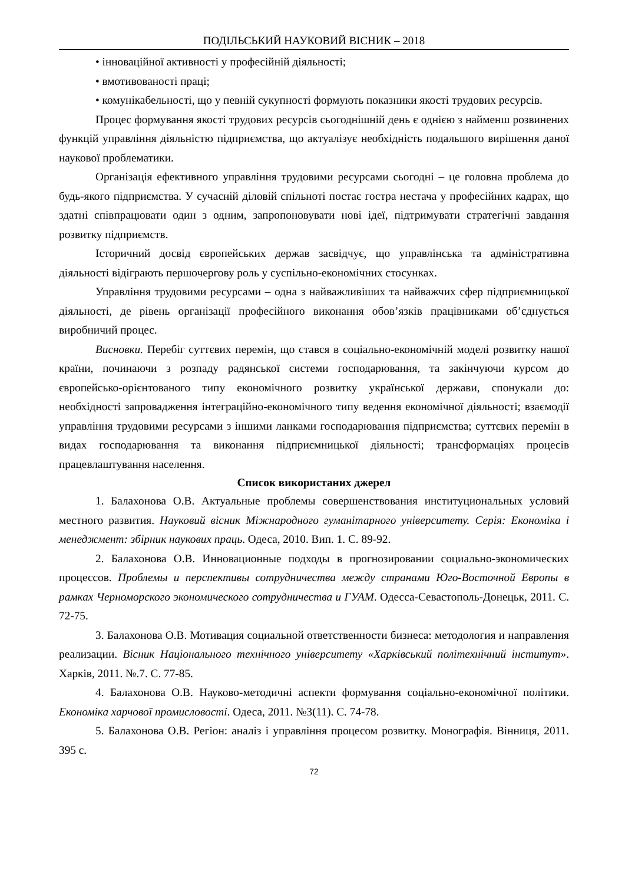ПОДІЛЬСЬКИЙ НАУКОВИЙ ВІСНИК – 2018
• інноваційної активності у професійній діяльності;
• вмотивованості праці;
• комунікабельності, що у певній сукупності формують показники якості трудових ресурсів.
Процес формування якості трудових ресурсів сьогоднішній день є однією з найменш розвинених функцій управління діяльністю підприємства, що актуалізує необхідність подальшого вирішення даної наукової проблематики.
Організація ефективного управління трудовими ресурсами сьогодні – це головна проблема до будь-якого підприємства. У сучасній діловій спільноті постає гостра нестача у професійних кадрах, що здатні співпрацювати один з одним, запропоновувати нові ідеї, підтримувати стратегічні завдання розвитку підприємств.
Історичний досвід європейських держав засвідчує, що управлінська та адміністративна діяльності відіграють першочергову роль у суспільно-економічних стосунках.
Управління трудовими ресурсами – одна з найважливіших та найважчих сфер підприємницької діяльності, де рівень організації професійного виконання обов’язків працівниками об’єднується виробничий процес.
Висновки. Перебіг суттєвих перемін, що стався в соціально-економічній моделі розвитку нашої країни, починаючи з розпаду радянської системи господарювання, та закінчуючи курсом до європейсько-орієнтованого типу економічного розвитку української держави, спонукали до: необхідності запровадження інтеграційно-економічного типу ведення економічної діяльності; взаємодії управління трудовими ресурсами з іншими ланками господарювання підприємства; суттєвих перемін в видах господарювання та виконання підприємницької діяльності; трансформаціях процесів працевлаштування населення.
Список використаних джерел
1. Балахонова О.В. Актуальные проблемы совершенствования институциональных условий местного развития. Науковий вісник Міжнародного гуманітарного університету. Серія: Економіка і менеджмент: збірник наукових праць. Одеса, 2010. Вип. 1. С. 89-92.
2. Балахонова О.В. Инновационные подходы в прогнозировании социально-экономических процессов. Проблемы и перспективы сотрудничества между странами Юго-Восточной Европы в рамках Черноморского экономического сотрудничества и ГУАМ. Одесса-Севастополь-Донецьк, 2011. С. 72-75.
3. Балахонова О.В. Мотивация социальной ответственности бизнеса: методология и направления реализации. Вісник Національного технічного університету «Харківський політехнічний інститут». Харків, 2011. №.7. С. 77-85.
4. Балахонова О.В. Науково-методичні аспекти формування соціально-економічної політики. Економіка харчової промисловості. Одеса, 2011. №3(11). С. 74-78.
5. Балахонова О.В. Регіон: аналіз і управління процесом розвитку. Монографія. Вінниця, 2011. 395 с.
72